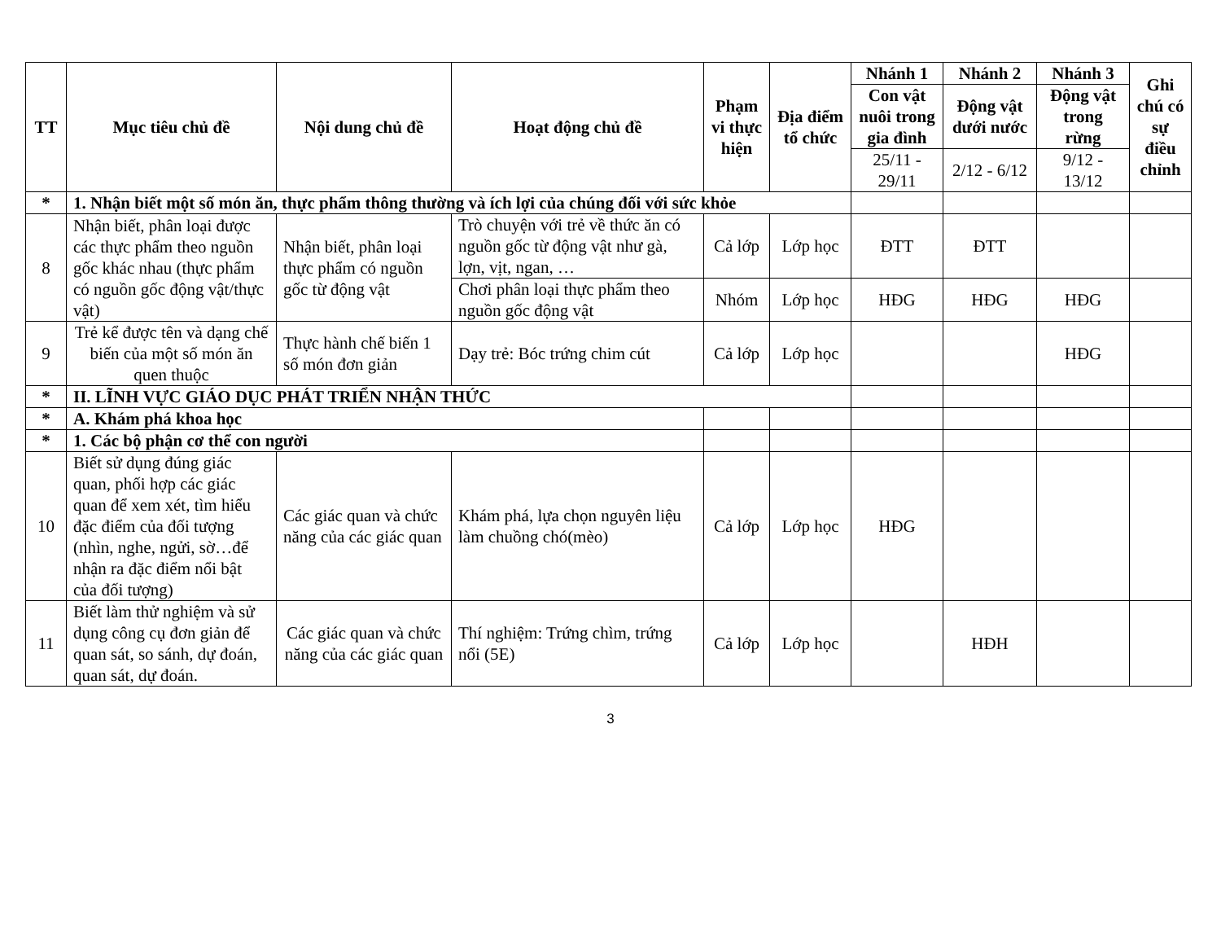| TT | Mục tiêu chủ đề | Nội dung chủ đề | Hoạt động chủ đề | Phạm vi thực hiện | Địa điểm tổ chức | Nhánh 1 | Nhánh 2 | Nhánh 3 | Ghi chú có sự điều chỉnh |
| --- | --- | --- | --- | --- | --- | --- | --- | --- | --- |
| | | | | | | Con vật nuôi trong gia đình | Động vật dưới nước | Động vật trong rừng | |
| | | | | | | 25/11 - 29/11 | 2/12 - 6/12 | 9/12 - 13/12 | |
| * | 1. Nhận biết một số món ăn, thực phẩm thông thường và ích lợi của chúng đối với sức khỏe | | | | | | | | |
| 8 | Nhận biết, phân loại được các thực phẩm theo nguồn gốc khác nhau (thực phẩm có nguồn gốc động vật/thực vật) | Nhận biết, phân loại thực phẩm có nguồn gốc từ động vật | Trò chuyện với trẻ về thức ăn có nguồn gốc từ động vật như gà, lợn, vịt, ngan, … | Cả lớp | Lớp học | ĐTT | ĐTT | | |
| | | | Chơi phân loại thực phẩm theo nguồn gốc động vật | Nhóm | Lớp học | HĐG | HĐG | HĐG | |
| 9 | Trẻ kể được tên và dạng chế biến của một số món ăn quen thuộc | Thực hành chế biến 1 số món đơn giản | Dạy trẻ: Bóc trứng chim cút | Cả lớp | Lớp học | | | HĐG | |
| * | II. LĨNH VỰC GIÁO DỤC PHÁT TRIỂN NHẬN THỨC | | | | | | | | |
| * | A. Khám phá khoa học | | | | | | | | |
| * | 1. Các bộ phận cơ thể con người | | | | | | | | |
| 10 | Biết sử dụng đúng giác quan, phối hợp các giác quan để xem xét, tìm hiểu đặc điểm của đối tượng (nhìn, nghe, ngửi, sờ…để nhận ra đặc điểm nổi bật của đối tượng) | Các giác quan và chức năng của các giác quan | Khám phá, lựa chọn nguyên liệu làm chuồng chó(mèo) | Cả lớp | Lớp học | HĐG | | | |
| 11 | Biết làm thử nghiệm và sử dụng công cụ đơn giản để quan sát, so sánh, dự đoán, quan sát, dự đoán. | Các giác quan và chức năng của các giác quan | Thí nghiệm: Trứng chìm, trứng nổi (5E) | Cả lớp | Lớp học | | HĐH | | |
3